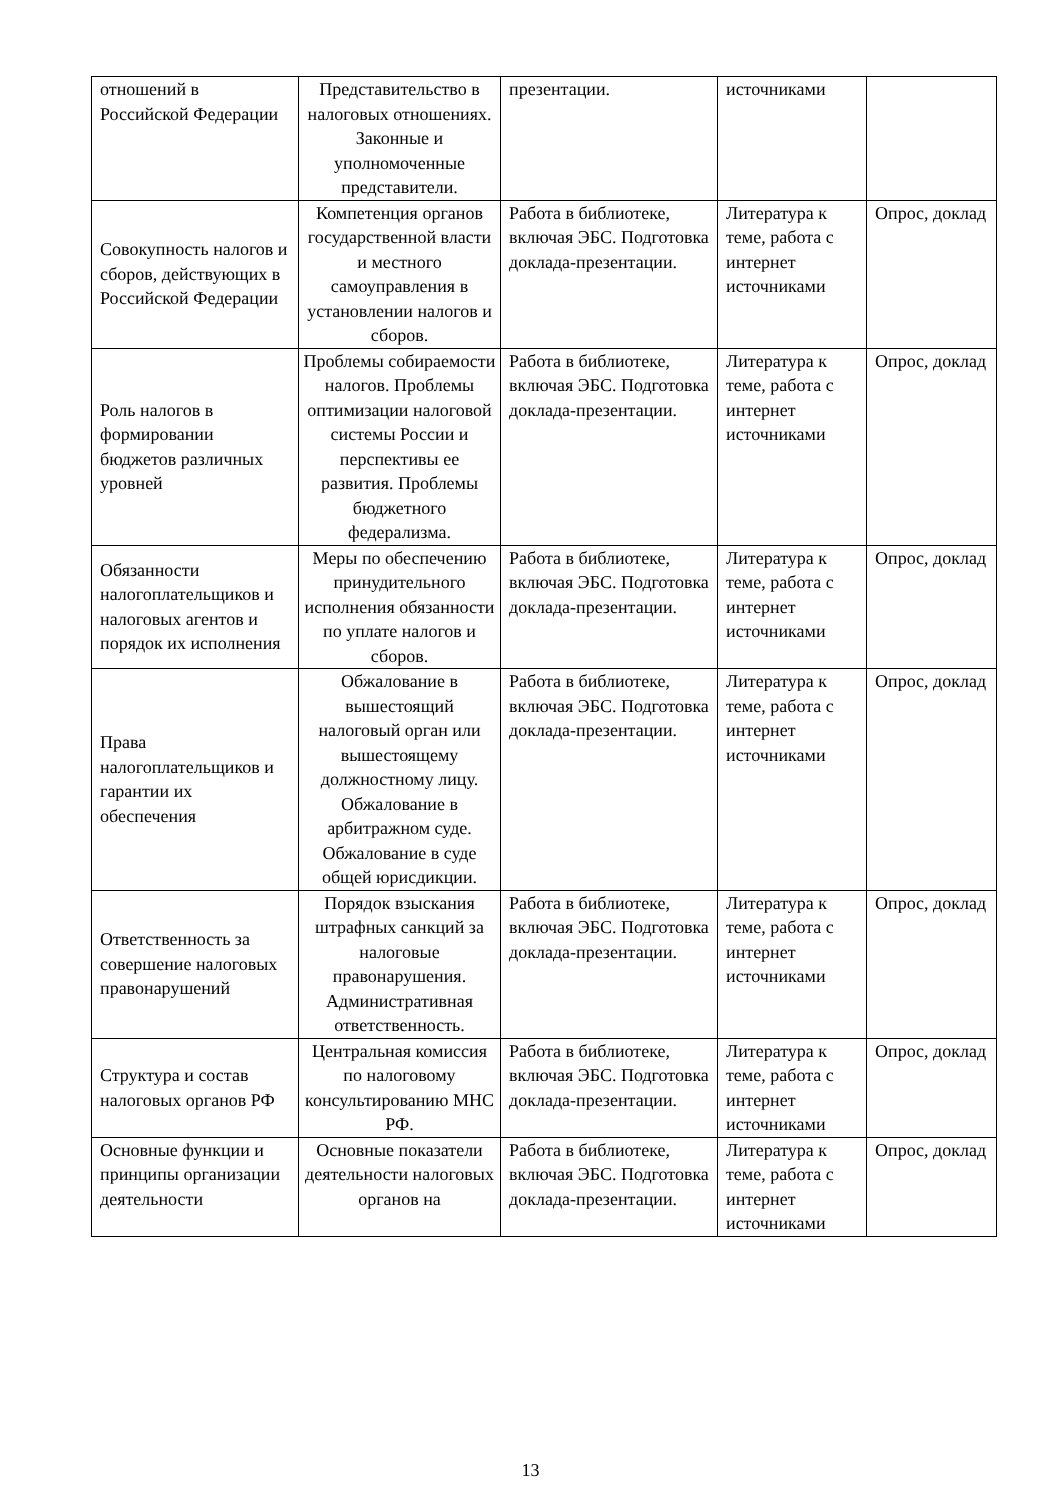| отношений в Российской Федерации | Представительство в налоговых отношениях. Законные и уполномоченные представители. | презентации. | источниками | |
| Совокупность налогов и сборов, действующих в Российской Федерации | Компетенция органов государственной власти и местного самоуправления в установлении налогов и сборов. | Работа в библиотеке, включая ЭБС. Подготовка доклада-презентации. | Литература к теме, работа с интернет источниками | Опрос, доклад |
| Роль налогов в формировании бюджетов различных уровней | Проблемы собираемости налогов. Проблемы оптимизации налоговой системы России и перспективы ее развития. Проблемы бюджетного федерализма. | Работа в библиотеке, включая ЭБС. Подготовка доклада-презентации. | Литература к теме, работа с интернет источниками | Опрос, доклад |
| Обязанности налогоплательщиков и налоговых агентов и порядок их исполнения | Меры по обеспечению принудительного исполнения обязанности по уплате налогов и сборов. | Работа в библиотеке, включая ЭБС. Подготовка доклада-презентации. | Литература к теме, работа с интернет источниками | Опрос, доклад |
| Права налогоплательщиков и гарантии их обеспечения | Обжалование в вышестоящий налоговый орган или вышестоящему должностному лицу. Обжалование в арбитражном суде. Обжалование в суде общей юрисдикции. | Работа в библиотеке, включая ЭБС. Подготовка доклада-презентации. | Литература к теме, работа с интернет источниками | Опрос, доклад |
| Ответственность за совершение налоговых правонарушений | Порядок взыскания штрафных санкций за налоговые правонарушения. Административная ответственность. | Работа в библиотеке, включая ЭБС. Подготовка доклада-презентации. | Литература к теме, работа с интернет источниками | Опрос, доклад |
| Структура и состав налоговых органов РФ | Центральная комиссия по налоговому консультированию МНС РФ. | Работа в библиотеке, включая ЭБС. Подготовка доклада-презентации. | Литература к теме, работа с интернет источниками | Опрос, доклад |
| Основные функции и принципы организации деятельности | Основные показатели деятельности налоговых органов на | Работа в библиотеке, включая ЭБС. Подготовка доклада-презентации. | Литература к теме, работа с интернет источниками | Опрос, доклад |
13